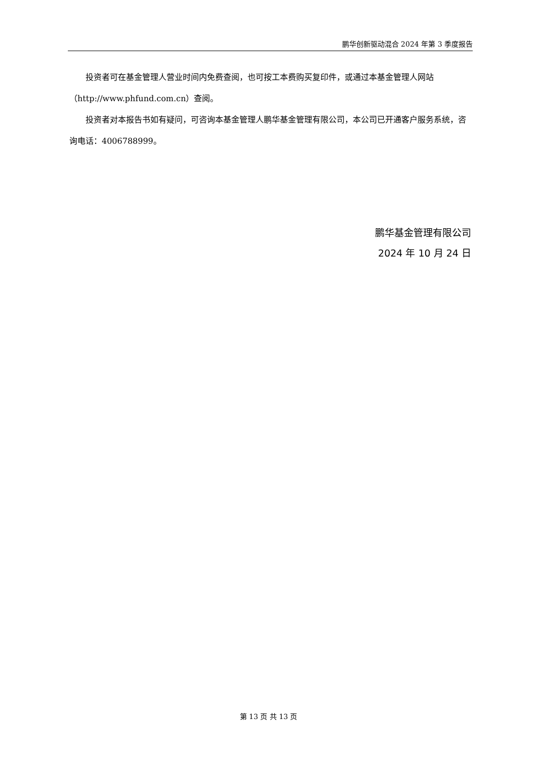鹏华创新驱动混合 2024 年第 3 季度报告
投资者可在基金管理人营业时间内免费查阅，也可按工本费购买复印件，或通过本基金管理人网站（http://www.phfund.com.cn）查阅。
投资者对本报告书如有疑问，可咨询本基金管理人鹏华基金管理有限公司，本公司已开通客户服务系统，咨询电话：4006788999。
鹏华基金管理有限公司
2024 年 10 月 24 日
第 13 页 共 13 页